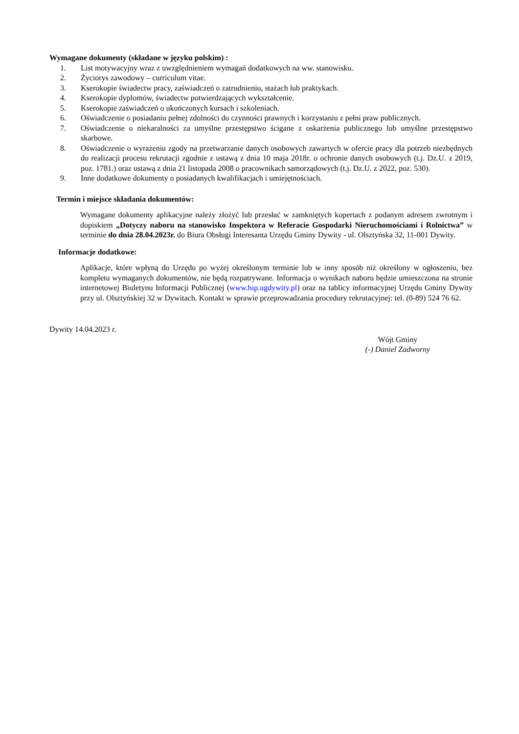Wymagane dokumenty (składane w języku polskim) :
1. List motywacyjny wraz z uwzględnieniem wymagań dodatkowych na ww. stanowisku.
2. Życiorys zawodowy – curriculum vitae.
3. Kserokopie świadectw pracy, zaświadczeń o zatrudnieniu, stażach lub praktykach.
4. Kserokopie dyplomów, świadectw potwierdzających wykształcenie.
5. Kserokopie zaświadczeń o ukończonych kursach i szkoleniach.
6. Oświadczenie o posiadaniu pełnej zdolności do czynności prawnych i korzystaniu z pełni praw publicznych.
7. Oświadczenie o niekaralności za umyślne przestępstwo ścigane z oskarżenia publicznego lub umyślne przestępstwo skarbowe.
8. Oświadczenie o wyrażeniu zgody na przetwarzanie danych osobowych zawartych w ofercie pracy dla potrzeb niezbędnych do realizacji procesu rekrutacji zgodnie z ustawą z dnia 10 maja 2018r. o ochronie danych osobowych (t.j. Dz.U. z 2019, poz. 1781.) oraz ustawą z dnia 21 listopada 2008 o pracownikach samorządowych (t.j. Dz.U. z 2022, poz. 530).
9. Inne dodatkowe dokumenty o posiadanych kwalifikacjach i umiejętnościach.
Termin i miejsce składania dokumentów:
Wymagane dokumenty aplikacyjne należy złożyć lub przesłać w zamkniętych kopertach z podanym adresem zwrotnym i dopiskiem „Dotyczy naboru na stanowisko Inspektora w Referacie Gospodarki Nieruchomościami i Rolnictwa” w terminie do dnia 28.04.2023r. do Biura Obsługi Interesanta Urzędu Gminy Dywity - ul. Olsztyńska 32, 11-001 Dywity.
Informacje dodatkowe:
Aplikacje, które wpłyną do Urzędu po wyżej określonym terminie lub w inny sposób niż określony w ogłoszeniu, bez kompletu wymaganych dokumentów, nie będą rozpatrywane. Informacja o wynikach naboru będzie umieszczona na stronie internetowej Biuletynu Informacji Publicznej (www.bip.ugdywity.pl) oraz na tablicy informacyjnej Urzędu Gminy Dywity przy ul. Olsztyńskiej 32 w Dywitach. Kontakt w sprawie przeprowadzania procedury rekrutacyjnej: tel. (0-89) 524 76 62.
Dywity 14.04.2023 r.
Wójt Gminy
(-) Daniel Zadworny